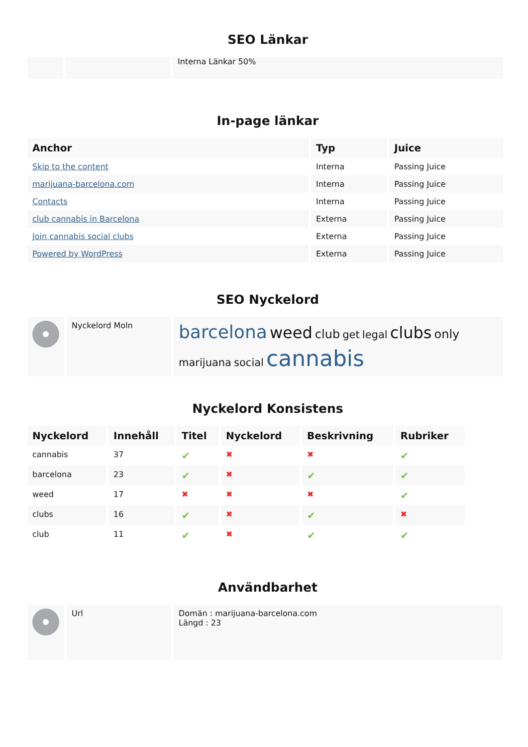SEO Länkar
| | | Interna Länkar 50% |
In-page länkar
| Anchor | Typ | Juice |
| --- | --- | --- |
| Skip to the content | Interna | Passing Juice |
| marijuana-barcelona.com | Interna | Passing Juice |
| Contacts | Interna | Passing Juice |
| club cannabis in Barcelona | Externa | Passing Juice |
| Join cannabis social clubs | Externa | Passing Juice |
| Powered by WordPress | Externa | Passing Juice |
SEO Nyckelord
| | Nyckelord Moln | barcelona weed club get legal clubs only marijuana social cannabis |
Nyckelord Konsistens
| Nyckelord | Innehåll | Titel | Nyckelord | Beskrivning | Rubriker |
| --- | --- | --- | --- | --- | --- |
| cannabis | 37 | ✔ | ✖ | ✖ | ✔ |
| barcelona | 23 | ✔ | ✖ | ✔ | ✔ |
| weed | 17 | ✖ | ✖ | ✖ | ✔ |
| clubs | 16 | ✔ | ✖ | ✔ | ✖ |
| club | 11 | ✔ | ✖ | ✔ | ✔ |
Användbarhet
| | Url | Domän : marijuana-barcelona.com Längd : 23 |